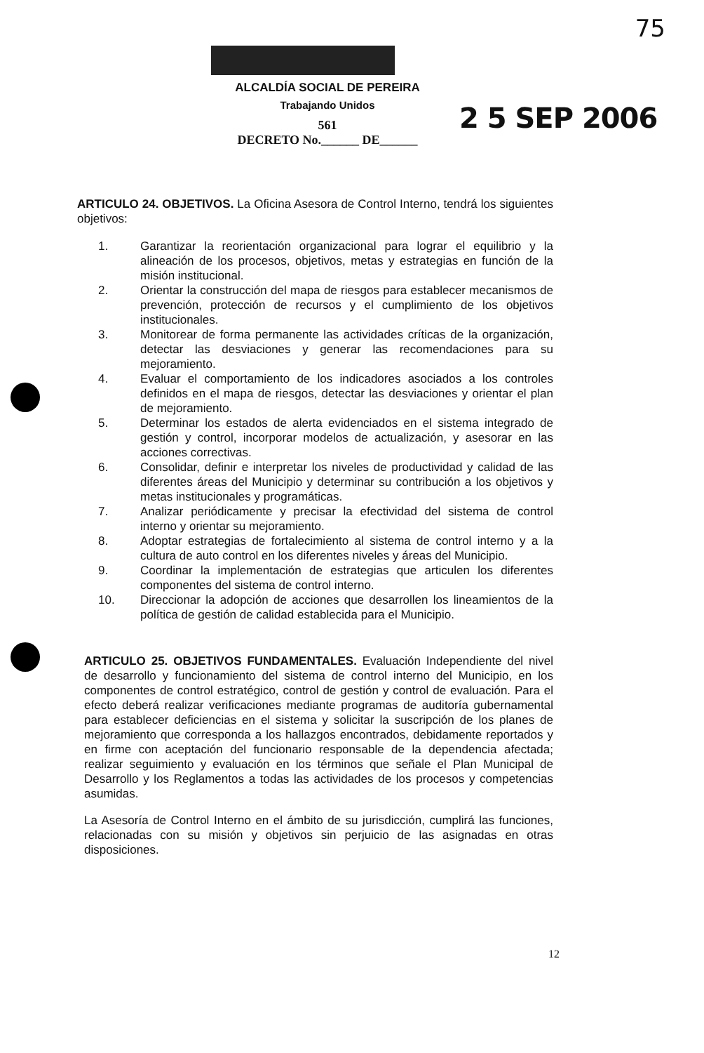75
ALCALDÍA SOCIAL DE PEREIRA
Trabajando Unidos
561
DECRETO No.______ DE______
2 5 SEP 2006
ARTICULO 24. OBJETIVOS. La Oficina Asesora de Control Interno, tendrá los siguientes objetivos:
1. Garantizar la reorientación organizacional para lograr el equilibrio y la alineación de los procesos, objetivos, metas y estrategias en función de la misión institucional.
2. Orientar la construcción del mapa de riesgos para establecer mecanismos de prevención, protección de recursos y el cumplimiento de los objetivos institucionales.
3. Monitorear de forma permanente las actividades críticas de la organización, detectar las desviaciones y generar las recomendaciones para su mejoramiento.
4. Evaluar el comportamiento de los indicadores asociados a los controles definidos en el mapa de riesgos, detectar las desviaciones y orientar el plan de mejoramiento.
5. Determinar los estados de alerta evidenciados en el sistema integrado de gestión y control, incorporar modelos de actualización, y asesorar en las acciones correctivas.
6. Consolidar, definir e interpretar los niveles de productividad y calidad de las diferentes áreas del Municipio y determinar su contribución a los objetivos y metas institucionales y programáticas.
7. Analizar periódicamente y precisar la efectividad del sistema de control interno y orientar su mejoramiento.
8. Adoptar estrategias de fortalecimiento al sistema de control interno y a la cultura de auto control en los diferentes niveles y áreas del Municipio.
9. Coordinar la implementación de estrategias que articulen los diferentes componentes del sistema de control interno.
10. Direccionar la adopción de acciones que desarrollen los lineamientos de la política de gestión de calidad establecida para el Municipio.
ARTICULO 25. OBJETIVOS FUNDAMENTALES. Evaluación Independiente del nivel de desarrollo y funcionamiento del sistema de control interno del Municipio, en los componentes de control estratégico, control de gestión y control de evaluación. Para el efecto deberá realizar verificaciones mediante programas de auditoría gubernamental para establecer deficiencias en el sistema y solicitar la suscripción de los planes de mejoramiento que corresponda a los hallazgos encontrados, debidamente reportados y en firme con aceptación del funcionario responsable de la dependencia afectada; realizar seguimiento y evaluación en los términos que señale el Plan Municipal de Desarrollo y los Reglamentos a todas las actividades de los procesos y competencias asumidas.
La Asesoría de Control Interno en el ámbito de su jurisdicción, cumplirá las funciones, relacionadas con su misión y objetivos sin perjuicio de las asignadas en otras disposiciones.
12